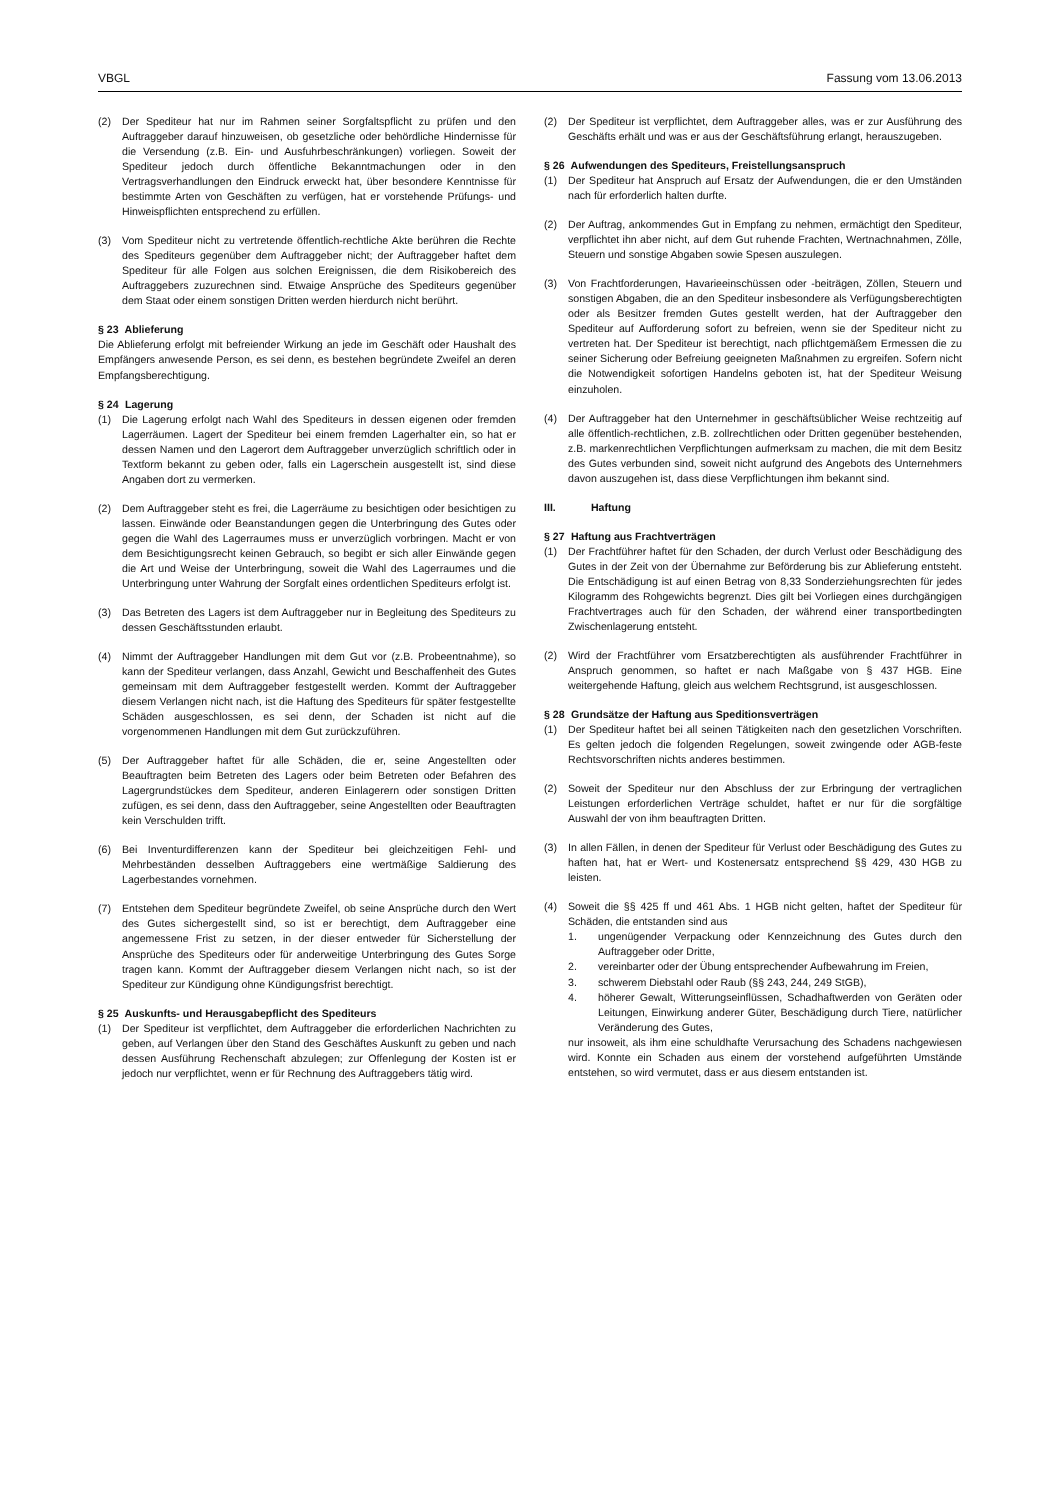VBGL Fassung vom 13.06.2013
(2) Der Spediteur hat nur im Rahmen seiner Sorgfaltspflicht zu prüfen und den Auftraggeber darauf hinzuweisen, ob gesetzliche oder behördliche Hindernisse für die Versendung (z.B. Ein- und Ausfuhrbeschränkungen) vorliegen. Soweit der Spediteur jedoch durch öffentliche Bekanntmachungen oder in den Vertragsverhandlungen den Eindruck erweckt hat, über besondere Kenntnisse für bestimmte Arten von Geschäften zu verfügen, hat er vorstehende Prüfungs- und Hinweispflichten entsprechend zu erfüllen.
(3) Vom Spediteur nicht zu vertretende öffentlich-rechtliche Akte berühren die Rechte des Spediteurs gegenüber dem Auftraggeber nicht; der Auftraggeber haftet dem Spediteur für alle Folgen aus solchen Ereignissen, die dem Risikobereich des Auftraggebers zuzurechnen sind. Etwaige Ansprüche des Spediteurs gegenüber dem Staat oder einem sonstigen Dritten werden hierdurch nicht berührt.
§ 23 Ablieferung
Die Ablieferung erfolgt mit befreiender Wirkung an jede im Geschäft oder Haushalt des Empfängers anwesende Person, es sei denn, es bestehen begründete Zweifel an deren Empfangsberechtigung.
§ 24 Lagerung
(1) Die Lagerung erfolgt nach Wahl des Spediteurs in dessen eigenen oder fremden Lagerräumen. Lagert der Spediteur bei einem fremden Lagerhalter ein, so hat er dessen Namen und den Lagerort dem Auftraggeber unverzüglich schriftlich oder in Textform bekannt zu geben oder, falls ein Lagerschein ausgestellt ist, sind diese Angaben dort zu vermerken.
(2) Dem Auftraggeber steht es frei, die Lagerräume zu besichtigen oder besichtigen zu lassen. Einwände oder Beanstandungen gegen die Unterbringung des Gutes oder gegen die Wahl des Lagerraumes muss er unverzüglich vorbringen. Macht er von dem Besichtigungsrecht keinen Gebrauch, so begibt er sich aller Einwände gegen die Art und Weise der Unterbringung, soweit die Wahl des Lagerraumes und die Unterbringung unter Wahrung der Sorgfalt eines ordentlichen Spediteurs erfolgt ist.
(3) Das Betreten des Lagers ist dem Auftraggeber nur in Begleitung des Spediteurs zu dessen Geschäftsstunden erlaubt.
(4) Nimmt der Auftraggeber Handlungen mit dem Gut vor (z.B. Probeentnahme), so kann der Spediteur verlangen, dass Anzahl, Gewicht und Beschaffenheit des Gutes gemeinsam mit dem Auftraggeber festgestellt werden. Kommt der Auftraggeber diesem Verlangen nicht nach, ist die Haftung des Spediteurs für später festgestellte Schäden ausgeschlossen, es sei denn, der Schaden ist nicht auf die vorgenommenen Handlungen mit dem Gut zurückzuführen.
(5) Der Auftraggeber haftet für alle Schäden, die er, seine Angestellten oder Beauftragten beim Betreten des Lagers oder beim Betreten oder Befahren des Lagergrundstückes dem Spediteur, anderen Einlagerern oder sonstigen Dritten zufügen, es sei denn, dass den Auftraggeber, seine Angestellten oder Beauftragten kein Verschulden trifft.
(6) Bei Inventurdifferenzen kann der Spediteur bei gleichzeitigen Fehl- und Mehrbeständen desselben Auftraggebers eine wertmäßige Saldierung des Lagerbestandes vornehmen.
(7) Entstehen dem Spediteur begründete Zweifel, ob seine Ansprüche durch den Wert des Gutes sichergestellt sind, so ist er berechtigt, dem Auftraggeber eine angemessene Frist zu setzen, in der dieser entweder für Sicherstellung der Ansprüche des Spediteurs oder für anderweitige Unterbringung des Gutes Sorge tragen kann. Kommt der Auftraggeber diesem Verlangen nicht nach, so ist der Spediteur zur Kündigung ohne Kündigungsfrist berechtigt.
§ 25 Auskunfts- und Herausgabepflicht des Spediteurs
(1) Der Spediteur ist verpflichtet, dem Auftraggeber die erforderlichen Nachrichten zu geben, auf Verlangen über den Stand des Geschäftes Auskunft zu geben und nach dessen Ausführung Rechenschaft abzulegen; zur Offenlegung der Kosten ist er jedoch nur verpflichtet, wenn er für Rechnung des Auftraggebers tätig wird.
(2) Der Spediteur ist verpflichtet, dem Auftraggeber alles, was er zur Ausführung des Geschäfts erhält und was er aus der Geschäftsführung erlangt, herauszugeben.
§ 26 Aufwendungen des Spediteurs, Freistellungsanspruch
(1) Der Spediteur hat Anspruch auf Ersatz der Aufwendungen, die er den Umständen nach für erforderlich halten durfte.
(2) Der Auftrag, ankommendes Gut in Empfang zu nehmen, ermächtigt den Spediteur, verpflichtet ihn aber nicht, auf dem Gut ruhende Frachten, Wertnachnahmen, Zölle, Steuern und sonstige Abgaben sowie Spesen auszulegen.
(3) Von Frachtforderungen, Havarieeinschüssen oder -beiträgen, Zöllen, Steuern und sonstigen Abgaben, die an den Spediteur insbesondere als Verfügungsberechtigten oder als Besitzer fremden Gutes gestellt werden, hat der Auftraggeber den Spediteur auf Aufforderung sofort zu befreien, wenn sie der Spediteur nicht zu vertreten hat. Der Spediteur ist berechtigt, nach pflichtgemäßem Ermessen die zu seiner Sicherung oder Befreiung geeigneten Maßnahmen zu ergreifen. Sofern nicht die Notwendigkeit sofortigen Handelns geboten ist, hat der Spediteur Weisung einzuholen.
(4) Der Auftraggeber hat den Unternehmer in geschäftsüblicher Weise rechtzeitig auf alle öffentlich-rechtlichen, z.B. zollrechtlichen oder Dritten gegenüber bestehenden, z.B. markenrechtlichen Verpflichtungen aufmerksam zu machen, die mit dem Besitz des Gutes verbunden sind, soweit nicht aufgrund des Angebots des Unternehmers davon auszugehen ist, dass diese Verpflichtungen ihm bekannt sind.
III. Haftung
§ 27 Haftung aus Frachtverträgen
(1) Der Frachtführer haftet für den Schaden, der durch Verlust oder Beschädigung des Gutes in der Zeit von der Übernahme zur Beförderung bis zur Ablieferung entsteht. Die Entschädigung ist auf einen Betrag von 8,33 Sonderziehungsrechten für jedes Kilogramm des Rohgewichts begrenzt. Dies gilt bei Vorliegen eines durchgängigen Frachtvertrages auch für den Schaden, der während einer transportbedingten Zwischenlagerung entsteht.
(2) Wird der Frachtführer vom Ersatzberechtigten als ausführender Frachtführer in Anspruch genommen, so haftet er nach Maßgabe von § 437 HGB. Eine weitergehende Haftung, gleich aus welchem Rechtsgrund, ist ausgeschlossen.
§ 28 Grundsätze der Haftung aus Speditionsverträgen
(1) Der Spediteur haftet bei all seinen Tätigkeiten nach den gesetzlichen Vorschriften. Es gelten jedoch die folgenden Regelungen, soweit zwingende oder AGB-feste Rechtsvorschriften nichts anderes bestimmen.
(2) Soweit der Spediteur nur den Abschluss der zur Erbringung der vertraglichen Leistungen erforderlichen Verträge schuldet, haftet er nur für die sorgfältige Auswahl der von ihm beauftragten Dritten.
(3) In allen Fällen, in denen der Spediteur für Verlust oder Beschädigung des Gutes zu haften hat, hat er Wert- und Kostenersatz entsprechend §§ 429, 430 HGB zu leisten.
(4) Soweit die §§ 425 ff und 461 Abs. 1 HGB nicht gelten, haftet der Spediteur für Schäden, die entstanden sind aus
1. ungenügender Verpackung oder Kennzeichnung des Gutes durch den Auftraggeber oder Dritte,
2. vereinbarter oder der Übung entsprechender Aufbewahrung im Freien,
3. schwerem Diebstahl oder Raub (§§ 243, 244, 249 StGB),
4. höherer Gewalt, Witterungseinflüssen, Schadhaftwerden von Geräten oder Leitungen, Einwirkung anderer Güter, Beschädigung durch Tiere, natürlicher Veränderung des Gutes,
nur insoweit, als ihm eine schuldhafte Verursachung des Schadens nachgewiesen wird. Konnte ein Schaden aus einem der vorstehend aufgeführten Umstände entstehen, so wird vermutet, dass er aus diesem entstanden ist.